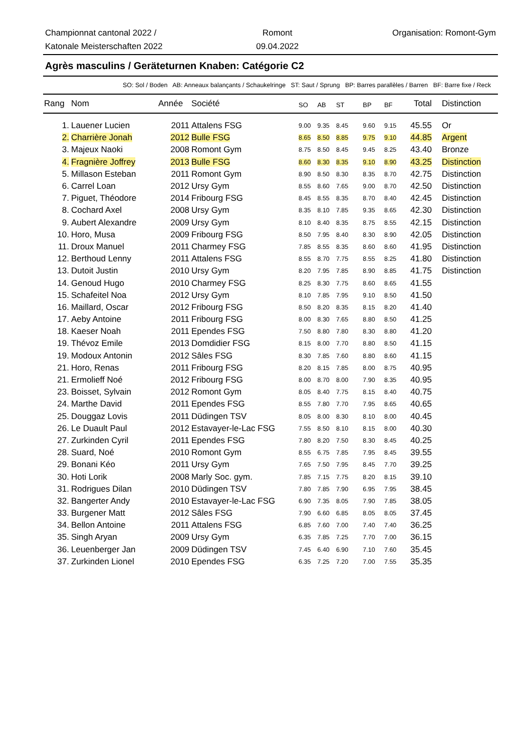Championnat cantonal 2022 /
Katonale Meisterschaften 2022
Romont
09.04.2022
Organisation: Romont-Gym
Agrès masculins / Geräteturnen Knaben: Catégorie C2
SO: Sol / Boden AB: Anneaux balançants / Schaukelringe ST: Saut / Sprung BP: Barres parallèles / Barren BF: Barre fixe / Reck
| Rang | Nom | Année | Société | SO | AB | ST | BP | BF | Total | Distinction |
| --- | --- | --- | --- | --- | --- | --- | --- | --- | --- | --- |
| 1. | Lauener Lucien | 2011 | Attalens FSG | 9.00 | 9.35 | 8.45 | 9.60 | 9.15 | 45.55 | Or |
| 2. | Charrière Jonah | 2012 | Bulle FSG | 8.65 | 8.50 | 8.85 | 9.75 | 9.10 | 44.85 | Argent |
| 3. | Majeux Naoki | 2008 | Romont Gym | 8.75 | 8.50 | 8.45 | 9.45 | 8.25 | 43.40 | Bronze |
| 4. | Fragnière Joffrey | 2013 | Bulle FSG | 8.60 | 8.30 | 8.35 | 9.10 | 8.90 | 43.25 | Distinction |
| 5. | Millason Esteban | 2011 | Romont Gym | 8.90 | 8.50 | 8.30 | 8.35 | 8.70 | 42.75 | Distinction |
| 6. | Carrel Loan | 2012 | Ursy Gym | 8.55 | 8.60 | 7.65 | 9.00 | 8.70 | 42.50 | Distinction |
| 7. | Piguet, Théodore | 2014 | Fribourg FSG | 8.45 | 8.55 | 8.35 | 8.70 | 8.40 | 42.45 | Distinction |
| 8. | Cochard Axel | 2008 | Ursy Gym | 8.35 | 8.10 | 7.85 | 9.35 | 8.65 | 42.30 | Distinction |
| 9. | Aubert Alexandre | 2009 | Ursy Gym | 8.10 | 8.40 | 8.35 | 8.75 | 8.55 | 42.15 | Distinction |
| 10. | Horo, Musa | 2009 | Fribourg FSG | 8.50 | 7.95 | 8.40 | 8.30 | 8.90 | 42.05 | Distinction |
| 11. | Droux Manuel | 2011 | Charmey FSG | 7.85 | 8.55 | 8.35 | 8.60 | 8.60 | 41.95 | Distinction |
| 12. | Berthoud Lenny | 2011 | Attalens FSG | 8.55 | 8.70 | 7.75 | 8.55 | 8.25 | 41.80 | Distinction |
| 13. | Dutoit Justin | 2010 | Ursy Gym | 8.20 | 7.95 | 7.85 | 8.90 | 8.85 | 41.75 | Distinction |
| 14. | Genoud Hugo | 2010 | Charmey FSG | 8.25 | 8.30 | 7.75 | 8.60 | 8.65 | 41.55 | |
| 15. | Schafeitel Noa | 2012 | Ursy Gym | 8.10 | 7.85 | 7.95 | 9.10 | 8.50 | 41.50 | |
| 16. | Maillard, Oscar | 2012 | Fribourg FSG | 8.50 | 8.20 | 8.35 | 8.15 | 8.20 | 41.40 | |
| 17. | Aeby Antoine | 2011 | Fribourg FSG | 8.00 | 8.30 | 7.65 | 8.80 | 8.50 | 41.25 | |
| 18. | Kaeser Noah | 2011 | Ependes FSG | 7.50 | 8.80 | 7.80 | 8.30 | 8.80 | 41.20 | |
| 19. | Thévoz Emile | 2013 | Domdidier FSG | 8.15 | 8.00 | 7.70 | 8.80 | 8.50 | 41.15 | |
| 19. | Modoux Antonin | 2012 | Sâles FSG | 8.30 | 7.85 | 7.60 | 8.80 | 8.60 | 41.15 | |
| 21. | Horo, Renas | 2011 | Fribourg FSG | 8.20 | 8.15 | 7.85 | 8.00 | 8.75 | 40.95 | |
| 21. | Ermolieff Noé | 2012 | Fribourg FSG | 8.00 | 8.70 | 8.00 | 7.90 | 8.35 | 40.95 | |
| 23. | Boisset, Sylvain | 2012 | Romont Gym | 8.05 | 8.40 | 7.75 | 8.15 | 8.40 | 40.75 | |
| 24. | Marthe David | 2011 | Ependes FSG | 8.55 | 7.80 | 7.70 | 7.95 | 8.65 | 40.65 | |
| 25. | Douggaz Lovis | 2011 | Düdingen TSV | 8.05 | 8.00 | 8.30 | 8.10 | 8.00 | 40.45 | |
| 26. | Le Duault Paul | 2012 | Estavayer-le-Lac FSG | 7.55 | 8.50 | 8.10 | 8.15 | 8.00 | 40.30 | |
| 27. | Zurkinden Cyril | 2011 | Ependes FSG | 7.80 | 8.20 | 7.50 | 8.30 | 8.45 | 40.25 | |
| 28. | Suard, Noé | 2010 | Romont Gym | 8.55 | 6.75 | 7.85 | 7.95 | 8.45 | 39.55 | |
| 29. | Bonani Kéo | 2011 | Ursy Gym | 7.65 | 7.50 | 7.95 | 8.45 | 7.70 | 39.25 | |
| 30. | Hoti Lorik | 2008 | Marly Soc. gym. | 7.85 | 7.15 | 7.75 | 8.20 | 8.15 | 39.10 | |
| 31. | Rodrigues Dilan | 2010 | Düdingen TSV | 7.80 | 7.85 | 7.90 | 6.95 | 7.95 | 38.45 | |
| 32. | Bangerter Andy | 2010 | Estavayer-le-Lac FSG | 6.90 | 7.35 | 8.05 | 7.90 | 7.85 | 38.05 | |
| 33. | Burgener Matt | 2012 | Sâles FSG | 7.90 | 6.60 | 6.85 | 8.05 | 8.05 | 37.45 | |
| 34. | Bellon Antoine | 2011 | Attalens FSG | 6.85 | 7.60 | 7.00 | 7.40 | 7.40 | 36.25 | |
| 35. | Singh Aryan | 2009 | Ursy Gym | 6.35 | 7.85 | 7.25 | 7.70 | 7.00 | 36.15 | |
| 36. | Leuenberger Jan | 2009 | Düdingen TSV | 7.45 | 6.40 | 6.90 | 7.10 | 7.60 | 35.45 | |
| 37. | Zurkinden Lionel | 2010 | Ependes FSG | 6.35 | 7.25 | 7.20 | 7.00 | 7.55 | 35.35 | |